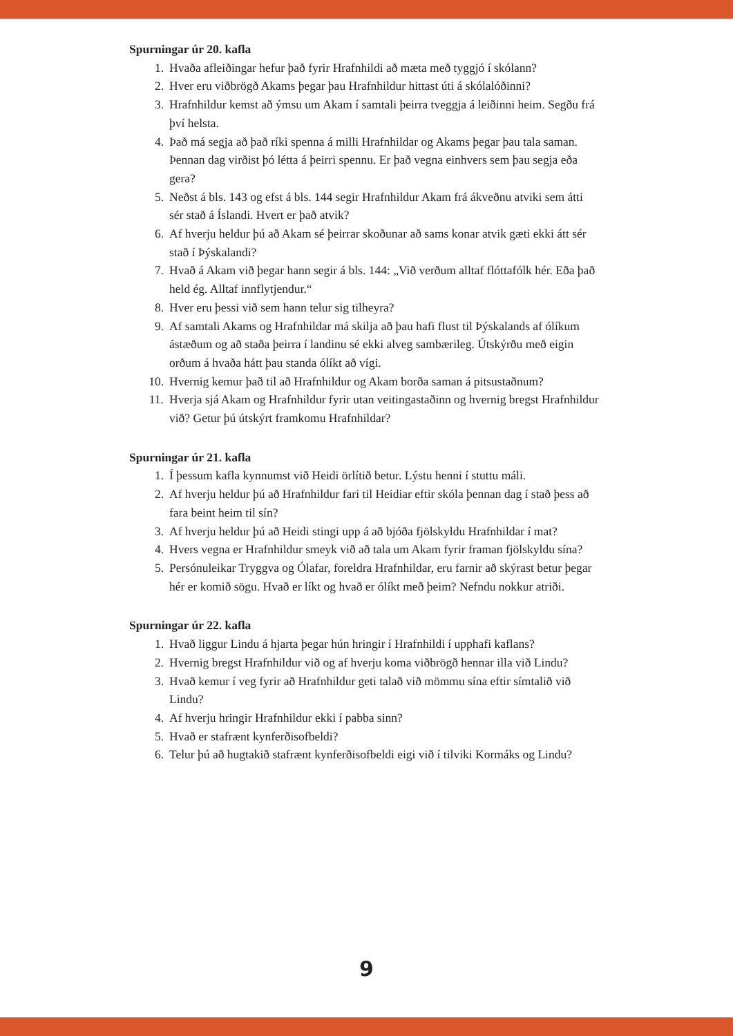Spurningar úr 20. kafla
1. Hvaða afleiðingar hefur það fyrir Hrafnhildi að mæta með tyggjó í skólann?
2. Hver eru viðbrögð Akams þegar þau Hrafnhildur hittast úti á skólalóðinni?
3. Hrafnhildur kemst að ýmsu um Akam í samtali þeirra tveggja á leiðinni heim. Segðu frá því helsta.
4. Það má segja að það ríki spenna á milli Hrafnhildar og Akams þegar þau tala saman. Þennan dag virðist þó létta á þeirri spennu. Er það vegna einhvers sem þau segja eða gera?
5. Neðst á bls. 143 og efst á bls. 144 segir Hrafnhildur Akam frá ákveðnu atviki sem átti sér stað á Íslandi. Hvert er það atvik?
6. Af hverju heldur þú að Akam sé þeirrar skoðunar að sams konar atvik gæti ekki átt sér stað í Þýskalandi?
7. Hvað á Akam við þegar hann segir á bls. 144: „Við verðum alltaf flóttafólk hér. Eða það held ég. Alltaf innflytjendur.“
8. Hver eru þessi við sem hann telur sig tilheyra?
9. Af samtali Akams og Hrafnhildar má skilja að þau hafi flust til Þýskalands af ólíkum ástæðum og að staða þeirra í landinu sé ekki alveg sambærileg. Útskýrðu með eigin orðum á hvaða hátt þau standa ólíkt að vígi.
10. Hvernig kemur það til að Hrafnhildur og Akam borða saman á pitsustaðnum?
11. Hverja sjá Akam og Hrafnhildur fyrir utan veitingastaðinn og hvernig bregst Hrafnhildur við? Getur þú útskýrt framkomu Hrafnhildar?
Spurningar úr 21. kafla
1. Í þessum kafla kynnumst við Heidi örlítið betur. Lýstu henni í stuttu máli.
2. Af hverju heldur þú að Hrafnhildur fari til Heidiar eftir skóla þennan dag í stað þess að fara beint heim til sín?
3. Af hverju heldur þú að Heidi stingi upp á að bjóða fjölskyldu Hrafnhildar í mat?
4. Hvers vegna er Hrafnhildur smeyk við að tala um Akam fyrir framan fjölskyldu sína?
5. Persónuleikar Tryggva og Ólafar, foreldra Hrafnhildar, eru farnir að skýrast betur þegar hér er komið sögu. Hvað er líkt og hvað er ólíkt með þeim? Nefndu nokkur atriði.
Spurningar úr 22. kafla
1. Hvað liggur Lindu á hjarta þegar hún hringir í Hrafnhildi í upphafi kaflans?
2. Hvernig bregst Hrafnhildur við og af hverju koma viðbrögð hennar illa við Lindu?
3. Hvað kemur í veg fyrir að Hrafnhildur geti talað við mömmu sína eftir símtalið við Lindu?
4. Af hverju hringir Hrafnhildur ekki í pabba sinn?
5. Hvað er stafrænt kynferðisofbeldi?
6. Telur þú að hugtakið stafrænt kynferðisofbeldi eigi við í tilviki Kormáks og Lindu?
9